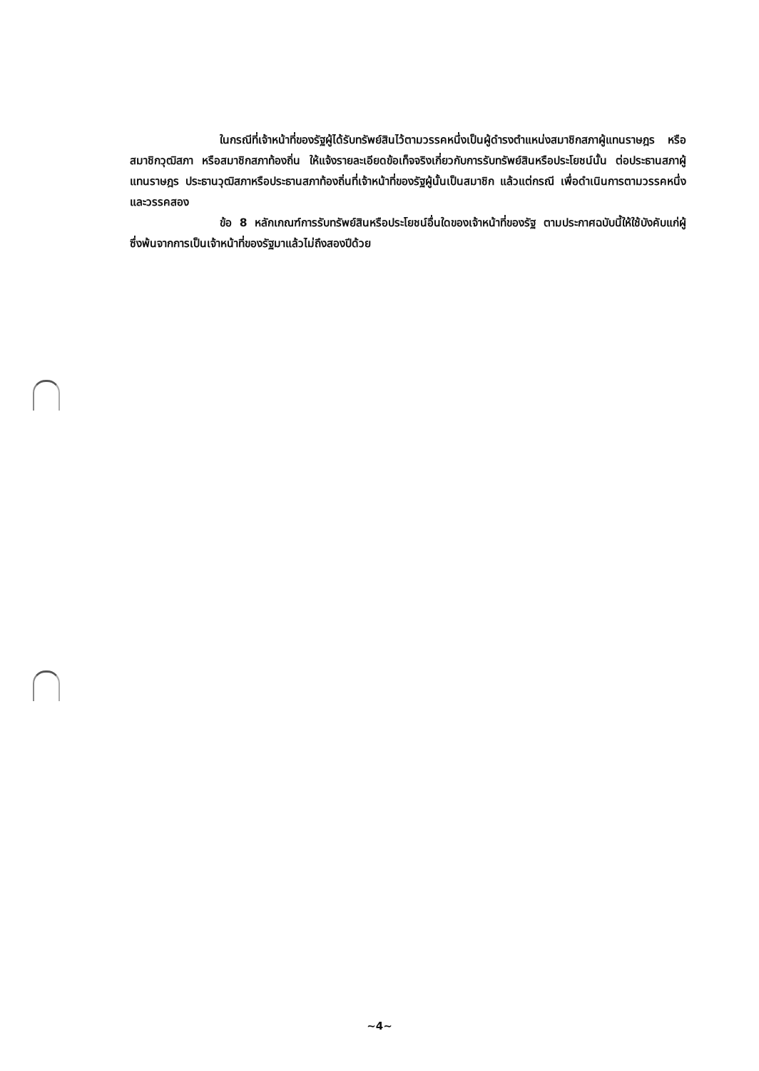ในกรณีที่เจ้าหน้าที่ของรัฐผู้ได้รับทรัพย์สินไว้ตามวรรคหนึ่งเป็นผู้ดำรงตำแหน่งสมาชิกสภาผู้แทนราษฎร หรือสมาชิกวุฒิสภา หรือสมาชิกสภาท้องถิ่น ให้แจ้งรายละเอียดข้อเท็จจริงเกี่ยวกับการรับทรัพย์สินหรือประโยชน์นั้น ต่อประธานสภาผู้แทนราษฎร ประธานวุฒิสภาหรือประธานสภาท้องถิ่นที่เจ้าหน้าที่ของรัฐผู้นั้นเป็นสมาชิก แล้วแต่กรณี เพื่อดำเนินการตามวรรคหนึ่งและวรรคสอง
ข้อ 8 หลักเกณฑ์การรับทรัพย์สินหรือประโยชน์อื่นใดของเจ้าหน้าที่ของรัฐ ตามประกาศฉบับนี้ให้ใช้บังคับแก่ผู้ซึ่งพ้นจากการเป็นเจ้าหน้าที่ของรัฐมาแล้วไม่ถึงสองปีด้วย
~4~